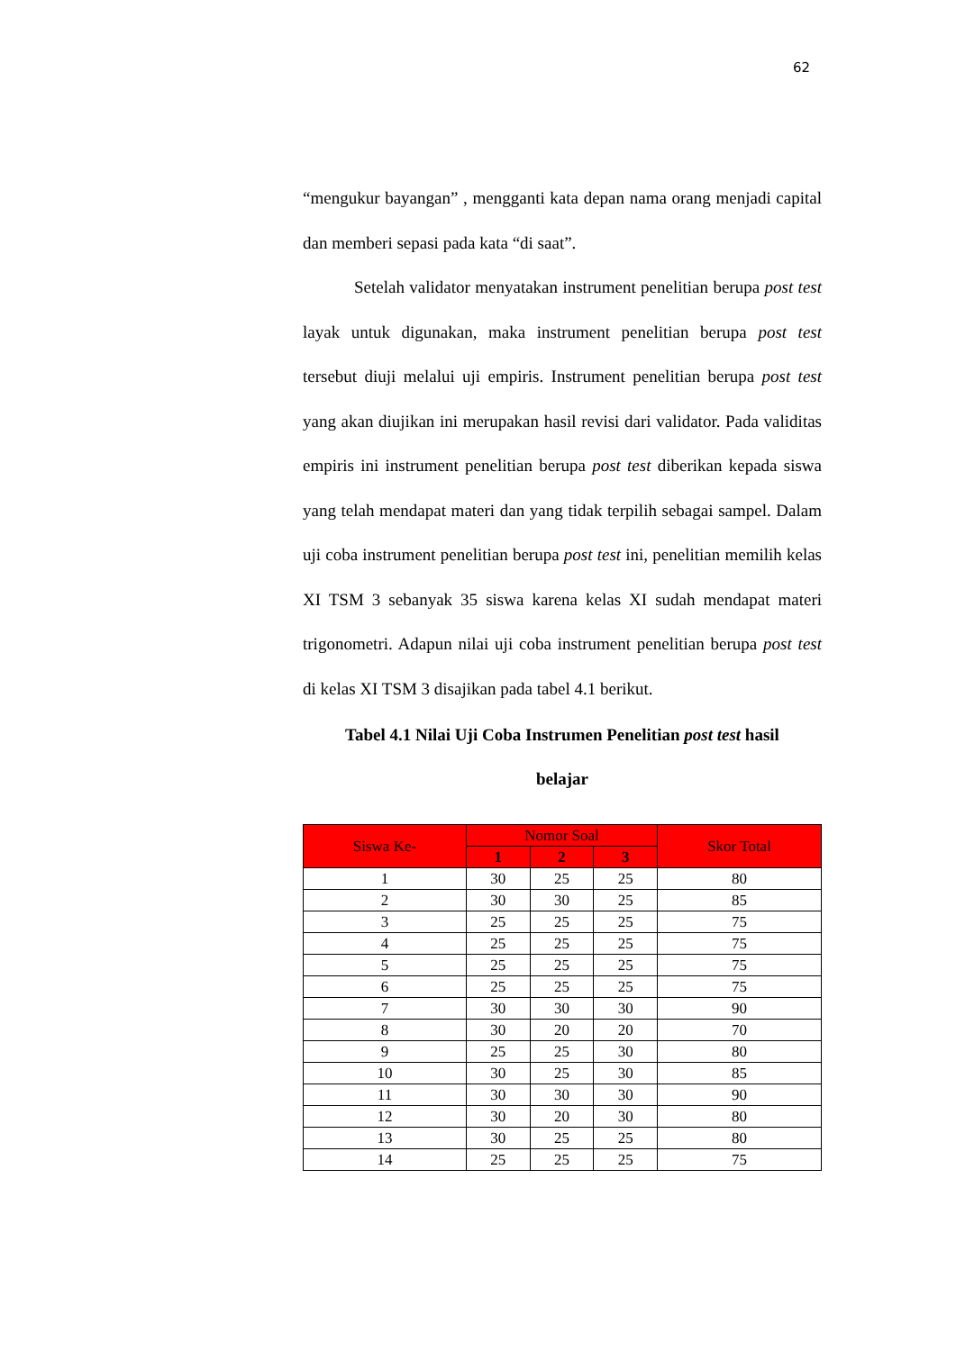62
“mengukur bayangan” , mengganti kata depan nama orang menjadi capital dan memberi sepasi pada kata “di saat”.
Setelah validator menyatakan instrument penelitian berupa post test layak untuk digunakan, maka instrument penelitian berupa post test tersebut diuji melalui uji empiris. Instrument penelitian berupa post test yang akan diujikan ini merupakan hasil revisi dari validator. Pada validitas empiris ini instrument penelitian berupa post test diberikan kepada siswa yang telah mendapat materi dan yang tidak terpilih sebagai sampel. Dalam uji coba instrument penelitian berupa post test ini, penelitian memilih kelas XI TSM 3 sebanyak 35 siswa karena kelas XI sudah mendapat materi trigonometri. Adapun nilai uji coba instrument penelitian berupa post test di kelas XI TSM 3 disajikan pada tabel 4.1 berikut.
Tabel 4.1 Nilai Uji Coba Instrumen Penelitian post test hasil
belajar
| Siswa Ke- | Nomor Soal | | | Skor Total |
| --- | --- | --- | --- | --- |
| | 1 | 2 | 3 | |
| 1 | 30 | 25 | 25 | 80 |
| 2 | 30 | 30 | 25 | 85 |
| 3 | 25 | 25 | 25 | 75 |
| 4 | 25 | 25 | 25 | 75 |
| 5 | 25 | 25 | 25 | 75 |
| 6 | 25 | 25 | 25 | 75 |
| 7 | 30 | 30 | 30 | 90 |
| 8 | 30 | 20 | 20 | 70 |
| 9 | 25 | 25 | 30 | 80 |
| 10 | 30 | 25 | 30 | 85 |
| 11 | 30 | 30 | 30 | 90 |
| 12 | 30 | 20 | 30 | 80 |
| 13 | 30 | 25 | 25 | 80 |
| 14 | 25 | 25 | 25 | 75 |